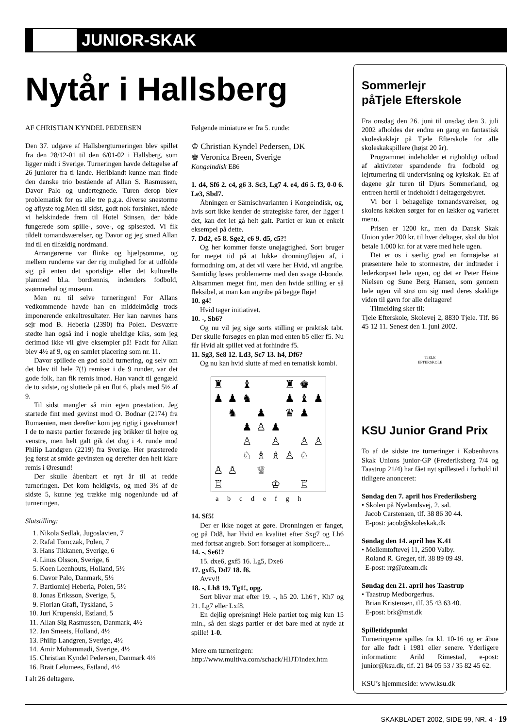JUNIOR-SKAK
Nytår i Hallsberg
AF CHRISTIAN KYNDEL PEDERSEN
Den 37. udgave af Hallsbergturneringen blev spillet fra den 28/12-01 til den 6/01-02 i Hallsberg, som ligger midt i Sverige. Turneringen havde deltagelse af 26 juniorer fra ti lande. Heriblandt kunne man finde den danske trio bestående af Allan S. Rasmussen, Davor Palo og undertegnede. Turen derop blev problematisk for os alle tre p.g.a. diverse snestorme og aflyste tog.Men til sidst, godt nok forsinket, nåede vi helskindede frem til Hotel Stinsen, der både fungerede som spille-, sove-, og spisested. Vi fik tildelt tomandsværelser, og Davor og jeg smed Allan ind til en tilfældig nordmand.
Arrangørerne var flinke og hjælpsomme, og mellem runderne var der rig mulighed for at udfolde sig på enten det sportslige eller det kulturelle planmed bl.a. bordtennis, indendørs fodbold, svømmehal og museum.
Men nu til selve turneringen! For Allans vedkommende havde han en middelmådig trods imponerende enkeltresultater. Her kan nævnes hans sejr mod B. Heberla (2390) fra Polen. Desværre stødte han også ind i nogle uheldige kiks, som jeg derimod ikke vil give eksempler på! Facit for Allan blev 4½ af 9, og en samlet placering som nr. 11.
Davor spillede en god solid turnering, og selv om det blev til hele 7(!) remiser i de 9 runder, var det gode folk, han fik remis imod. Han vandt til gengæld de to sidste, og sluttede på en flot 6. plads med 5½ af 9.
Til sidst mangler så min egen præstation. Jeg startede fint med gevinst mod O. Bodnar (2174) fra Rumænien, men derefter kom jeg rigtig i gavehumør! I de to næste partier forærede jeg brikker til højre og venstre, men helt galt gik det dog i 4. runde mod Philip Landgren (2219) fra Sverige. Her præsterede jeg først at smide gevinsten og derefter den helt klare remis i Øresund!
Der skulle åbenbart et nyt år til at redde turneringen. Det kom heldigvis, og med 3½ af de sidste 5, kunne jeg trække mig nogenlunde ud af turneringen.
Slutstilling:
1. Nikola Sedlak, Jugoslavien, 7
2. Rafal Tomczak, Polen, 7
3. Hans Tikkanen, Sverige, 6
4. Linus Olsson, Sverige, 6
5. Koen Leenhouts, Holland, 5½
6. Davor Palo, Danmark, 5½
7. Bartlomiej Heberla, Polen, 5½
8. Jonas Eriksson, Sverige, 5,
9. Florian Grafl, Tyskland, 5
10. Juri Krupenski, Estland, 5
11. Allan Sig Rasmussen, Danmark, 4½
12. Jan Smeets, Holland, 4½
13. Philip Landgren, Sverige, 4½
14. Amir Mohammadi, Sverige, 4½
15. Christian Kyndel Pedersen, Danmark 4½
16. Brait Lelumees, Estland, 4½
I alt 26 deltagere.
Følgende miniature er fra 5. runde:
♔ Christian Kyndel Pedersen, DK
♚ Veronica Breen, Sverige
Kongeindisk E86
1. d4, Sf6 2. c4, g6 3. Sc3, Lg7 4. e4, d6 5. f3, 0-0 6. Le3, Sbd7.
Åbningen er Sämischvarianten i Kongeindisk, og, hvis sort ikke kender de strategiske farer, der ligger i det, kan det let gå helt galt. Partiet er kun et enkelt eksempel på dette.
7. Dd2, e5 8. Sge2, c6 9. d5, c5?!
Og her kommer første unøjagtighed. Sort bruger for meget tid på at lukke dronningfløjen af, i formodning om, at det vil være her Hvid, vil angribe. Samtidig løses problemerne med den svage d-bonde. Altsammen meget fint, men den hvide stilling er så fleksibel, at man kan angribe på begge fløje!
10. g4!
Hvid tager initiativet.
10. -, Sb6?
Og nu vil jeg sige sorts stilling er praktisk tabt. Der skulle forsøges en plan med enten b5 eller f5. Nu får Hvid alt spillet ved at forhindre f5.
11. Sg3, Se8 12. Ld3, Sc7 13. h4, Df6?
Og nu kan hvid slutte af med en tematisk kombi.
♜ ♝ ♜ ♚ ♟ ♟ ♞ ♟ ♝ ♟ ♞ ♟ ♛ ♟ ♟ ♙ ♟ ♙ ♙ ♙ ♙ ♘ ♗ ♗ ♙ ♘ ♙ ♙ ♕ ♖ ♔ ♖
a b c d e f g h
14. Sf5!
Der er ikke noget at gøre. Dronningen er fanget, og på Dd8, har Hvid en kvalitet efter Sxg7 og Lh6 med fortsat angreb. Sort forsøger at komplicere...
14. -, Se6!?
15. dxe6, gxf5 16. Lg5, Dxe6
17. gxf5, Dd7 18. f6.
Avvv!!
18. -, Lh8 19. Tg1!, opg.
Sort bliver mat efter 19. -, h5 20. Lh6†, Kh7 og 21. Lg7 eller Lxf8.
En dejlig oprejsning! Hele partiet tog mig kun 15 min., så den slags partier er det bare med at nyde at spille! 1-0.
Mere om turneringen:
http://www.multiva.com/schack/HIJT/index.htm
Sommerlejr
påTjele Efterskole
Fra onsdag den 26. juni til onsdag den 3. juli 2002 afholdes der endnu en gang en fantastisk skoleskaklejr på Tjele Efterskole for alle skoleskakspillere (højst 20 år).
Programmet indeholder et righoldigt udbud af aktiviteter spændende fra fodbold og lejrturnering til undervisning og kykskak. En af dagene går turen til Djurs Sommerland, og entreen hertil er indeholdt i deltagergebyret.
Vi bor i behagelige tomandsværelser, og skolens køkken sørger for en lækker og varieret menu.
Prisen er 1200 kr., men da Dansk Skak Union yder 200 kr. til hver deltager, skal du blot betale 1.000 kr. for at være med hele ugen.
Det er os i særlig grad en fornøjelse at præsentere hele to stormestre, der indtræder i lederkorpset hele ugen, og det er Peter Heine Nielsen og Sune Berg Hansen, som gennem hele ugen vil strø om sig med deres skaklige viden til gavn for alle deltagere!
Tilmelding sker til:
Tjele Efterskole, Skolevej 2, 8830 Tjele. Tlf. 86 45 12 11. Senest den 1. juni 2002.
TJELE
EFTERSKOLE
KSU Junior Grand Prix
To af de sidste tre turneringer i Københavns Skak Unions junior-GP (Frederiksberg 7/4 og Taastrup 21/4) har fået nyt spillested i forhold til tidligere anonceret:
Søndag den 7. april hos Frederiksberg
• Skolen på Nyelandsvej, 2. sal.
Jacob Carstensen, tlf. 38 86 30 44.
E-post: jacob@skoleskak.dk
Søndag den 14. april hos K.41
• Mellemtoftevej 11, 2500 Valby.
Roland R. Greger, tlf. 38 89 09 49.
E-post: rrg@ateam.dk
Søndag den 21. april hos Taastrup
• Taastrup Medborgerhus.
Brian Kristensen, tlf. 35 43 63 40.
E-post: brk@mst.dk
Spilletidspunkt
Turneringerne spilles fra kl. 10-16 og er åbne for alle født i 1981 eller senere. Yderligere information: Arild Rimestad, e-post: junior@ksu.dk, tlf. 21 84 05 53 / 35 82 45 62.
KSU’s hjemmeside: www.ksu.dk
SKAKBLADET 2002, SIDE 99, NR. 4 · 19